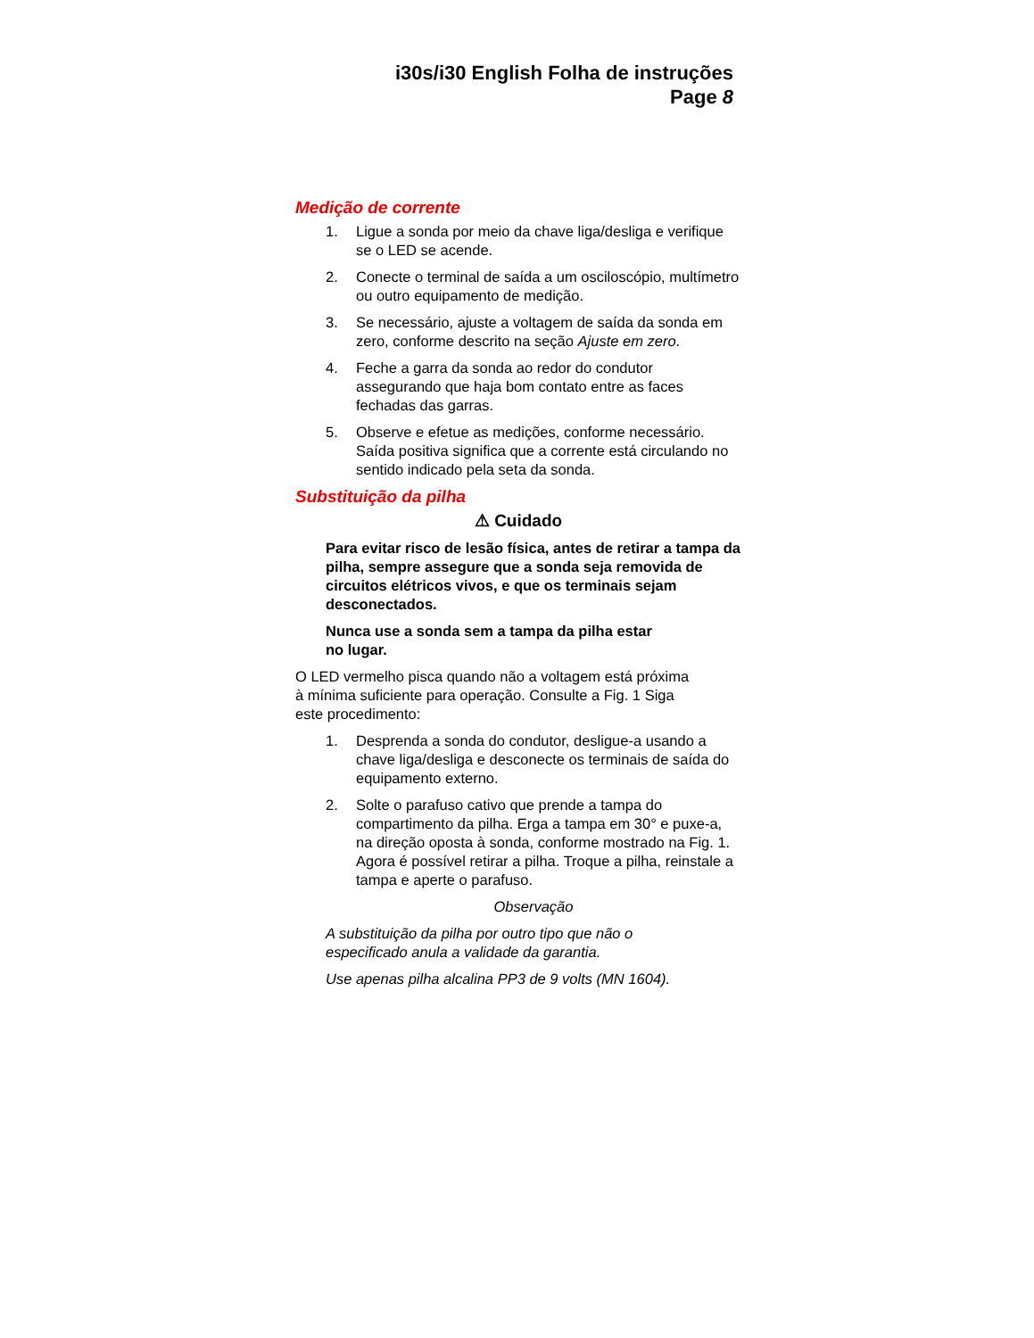i30s/i30 English Folha de instruções
Page 8
Medição de corrente
1. Ligue a sonda por meio da chave liga/desliga e verifique se o LED se acende.
2. Conecte o terminal de saída a um osciloscópio, multímetro ou outro equipamento de medição.
3. Se necessário, ajuste a voltagem de saída da sonda em zero, conforme descrito na seção Ajuste em zero.
4. Feche a garra da sonda ao redor do condutor assegurando que haja bom contato entre as faces fechadas das garras.
5. Observe e efetue as medições, conforme necessário. Saída positiva significa que a corrente está circulando no sentido indicado pela seta da sonda.
Substituição da pilha
⚠ Cuidado
Para evitar risco de lesão física, antes de retirar a tampa da pilha, sempre assegure que a sonda seja removida de circuitos elétricos vivos, e que os terminais sejam desconectados.
Nunca use a sonda sem a tampa da pilha estar
no lugar.
O LED vermelho pisca quando não a voltagem está próxima
à mínima suficiente para operação. Consulte a Fig. 1 Siga
este procedimento:
1. Desprenda a sonda do condutor, desligue-a usando a chave liga/desliga e desconecte os terminais de saída do equipamento externo.
2. Solte o parafuso cativo que prende a tampa do compartimento da pilha. Erga a tampa em 30° e puxe-a, na direção oposta à sonda, conforme mostrado na Fig. 1. Agora é possível retirar a pilha. Troque a pilha, reinstale a tampa e aperte o parafuso.
Observação
A substituição da pilha por outro tipo que não o
especificado anula a validade da garantia.
Use apenas pilha alcalina PP3 de 9 volts (MN 1604).